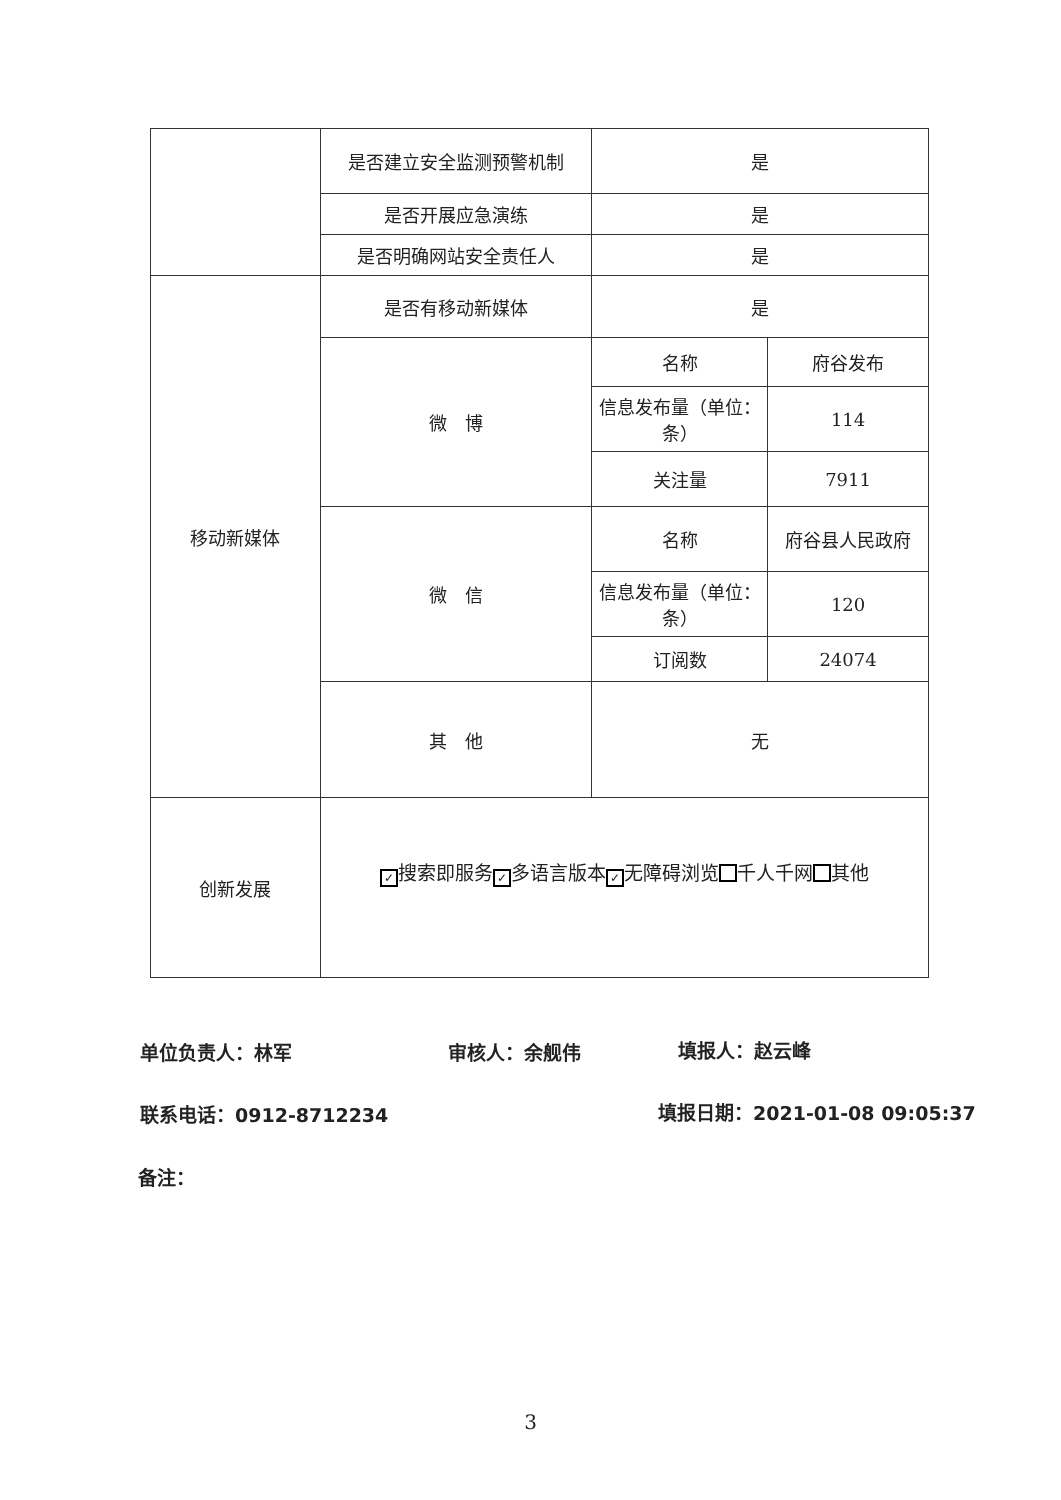| | 是否建立安全监测预警机制 | 是 | |
| | 是否开展应急演练 | 是 | |
| | 是否明确网站安全责任人 | 是 | |
| 移动新媒体 | 是否有移动新媒体 | 是 | |
| | 微 博 | 名称 | 府谷发布 |
| | | 信息发布量（单位：条） | 114 |
| | | 关注量 | 7911 |
| | 微 信 | 名称 | 府谷县人民政府 |
| | | 信息发布量（单位：条） | 120 |
| | | 订阅数 | 24074 |
| | 其 他 | 无 | |
| 创新发展 | ✓ 搜索即服务 ✓ 多语言版本 ✓ 无障碍浏览 千人千网 其他 | | |
单位负责人：林军 审核人：余舰伟 填报人：赵云峰
联系电话：0912-8712234 填报日期：2021-01-08 09:05:37
备注：
3